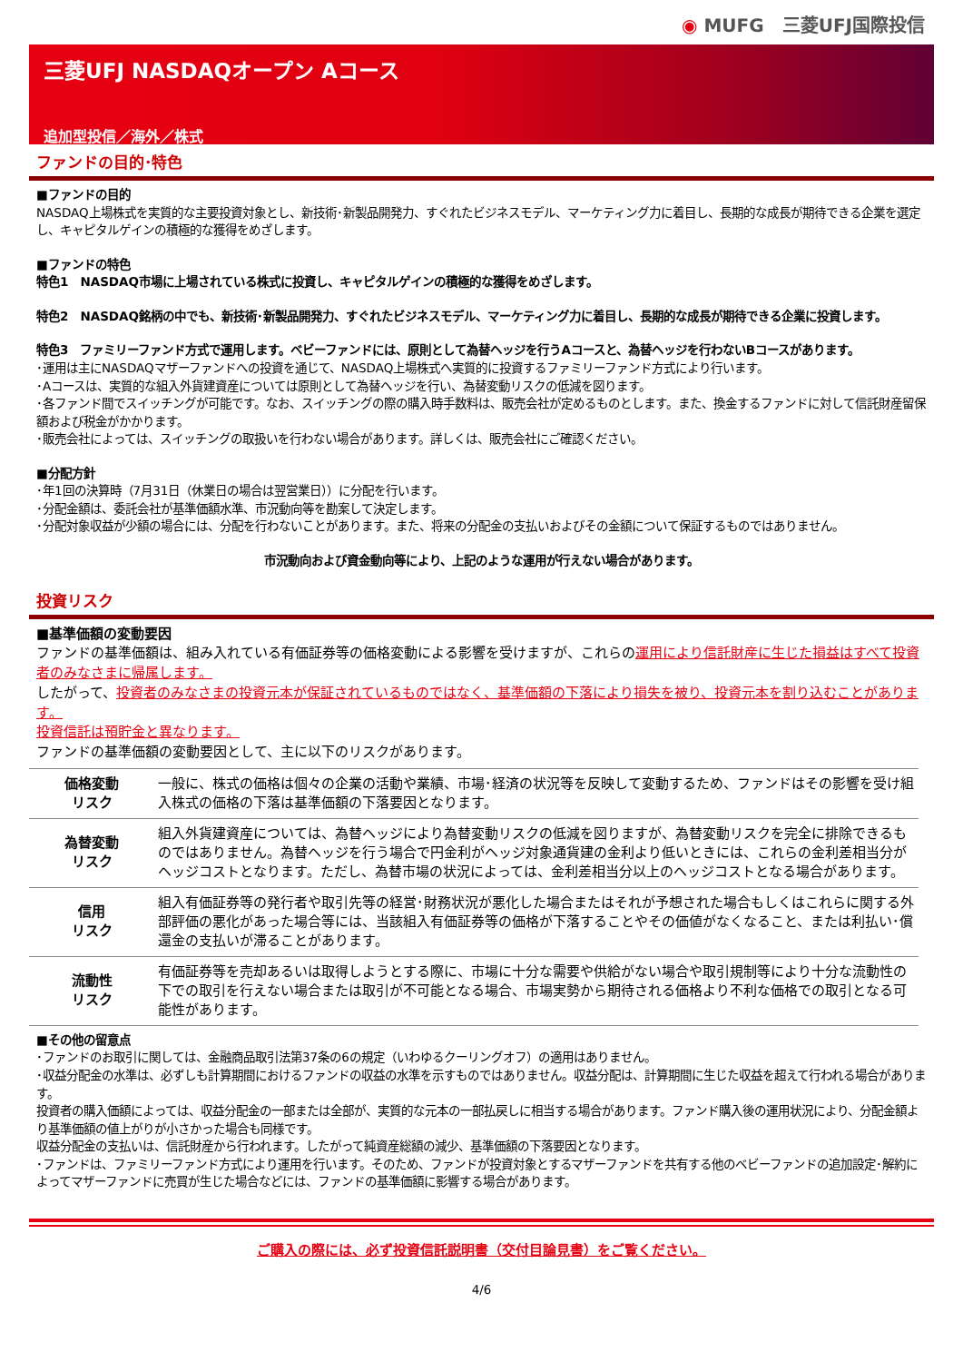◉ MUFG　三菱UFJ国際投信
三菱UFJ NASDAQオープン Aコース
追加型投信／海外／株式
ファンドの目的･特色
■ファンドの目的
NASDAQ上場株式を実質的な主要投資対象とし、新技術･新製品開発力、すぐれたビジネスモデル、マーケティング力に着目し、長期的な成長が期待できる企業を選定し、キャピタルゲインの積極的な獲得をめざします。
■ファンドの特色
特色1　NASDAQ市場に上場されている株式に投資し、キャピタルゲインの積極的な獲得をめざします。
特色2　NASDAQ銘柄の中でも、新技術･新製品開発力、すぐれたビジネスモデル、マーケティング力に着目し、長期的な成長が期待できる企業に投資します。
特色3　ファミリーファンド方式で運用します。ベビーファンドには、原則として為替ヘッジを行うAコースと、為替ヘッジを行わないBコースがあります。
･運用は主にNASDAQマザーファンドへの投資を通じて、NASDAQ上場株式へ実質的に投資するファミリーファンド方式により行います。
･Aコースは、実質的な組入外貨建資産については原則として為替ヘッジを行い、為替変動リスクの低減を図ります。
･各ファンド間でスイッチングが可能です。なお、スイッチングの際の購入時手数料は、販売会社が定めるものとします。また、換金するファンドに対して信託財産留保額および税金がかかります。
･販売会社によっては、スイッチングの取扱いを行わない場合があります。詳しくは、販売会社にご確認ください。
■分配方針
･年1回の決算時（7月31日（休業日の場合は翌営業日））に分配を行います。
･分配金額は、委託会社が基準価額水準、市況動向等を勘案して決定します。
･分配対象収益が少額の場合には、分配を行わないことがあります。また、将来の分配金の支払いおよびその金額について保証するものではありません。
市況動向および資金動向等により、上記のような運用が行えない場合があります。
投資リスク
■基準価額の変動要因
ファンドの基準価額は、組み入れている有価証券等の価格変動による影響を受けますが、これらの運用により信託財産に生じた損益はすべて投資者のみなさまに帰属します。
したがって、投資者のみなさまの投資元本が保証されているものではなく、基準価額の下落により損失を被り、投資元本を割り込むことがあります。
投資信託は預貯金と異なります。
ファンドの基準価額の変動要因として、主に以下のリスクがあります。
| 価格変動 リスク | 一般に、株式の価格は個々の企業の活動や業績、市場･経済の状況等を反映して変動するため、ファンドはその影響を受け組入株式の価格の下落は基準価額の下落要因となります。 |
| 為替変動 リスク | 組入外貨建資産については、為替ヘッジにより為替変動リスクの低減を図りますが、為替変動リスクを完全に排除できるものではありません。為替ヘッジを行う場合で円金利がヘッジ対象通貨建の金利より低いときには、これらの金利差相当分がヘッジコストとなります。ただし、為替市場の状況によっては、金利差相当分以上のヘッジコストとなる場合があります。 |
| 信用 リスク | 組入有価証券等の発行者や取引先等の経営･財務状況が悪化した場合またはそれが予想された場合もしくはこれらに関する外部評価の悪化があった場合等には、当該組入有価証券等の価格が下落することやその価値がなくなること、または利払い･償還金の支払いが滞ることがあります。 |
| 流動性 リスク | 有価証券等を売却あるいは取得しようとする際に、市場に十分な需要や供給がない場合や取引規制等により十分な流動性の下での取引を行えない場合または取引が不可能となる場合、市場実勢から期待される価格より不利な価格での取引となる可能性があります。 |
■その他の留意点
･ファンドのお取引に関しては、金融商品取引法第37条の6の規定（いわゆるクーリングオフ）の適用はありません。
･収益分配金の水準は、必ずしも計算期間におけるファンドの収益の水準を示すものではありません。収益分配は、計算期間に生じた収益を超えて行われる場合があります。
投資者の購入価額によっては、収益分配金の一部または全部が、実質的な元本の一部払戻しに相当する場合があります。ファンド購入後の運用状況により、分配金額より基準価額の値上がりが小さかった場合も同様です。
収益分配金の支払いは、信託財産から行われます。したがって純資産総額の減少、基準価額の下落要因となります。
･ファンドは、ファミリーファンド方式により運用を行います。そのため、ファンドが投資対象とするマザーファンドを共有する他のベビーファンドの追加設定･解約によってマザーファンドに売買が生じた場合などには、ファンドの基準価額に影響する場合があります。
ご購入の際には、必ず投資信託説明書（交付目論見書）をご覧ください。
4/6